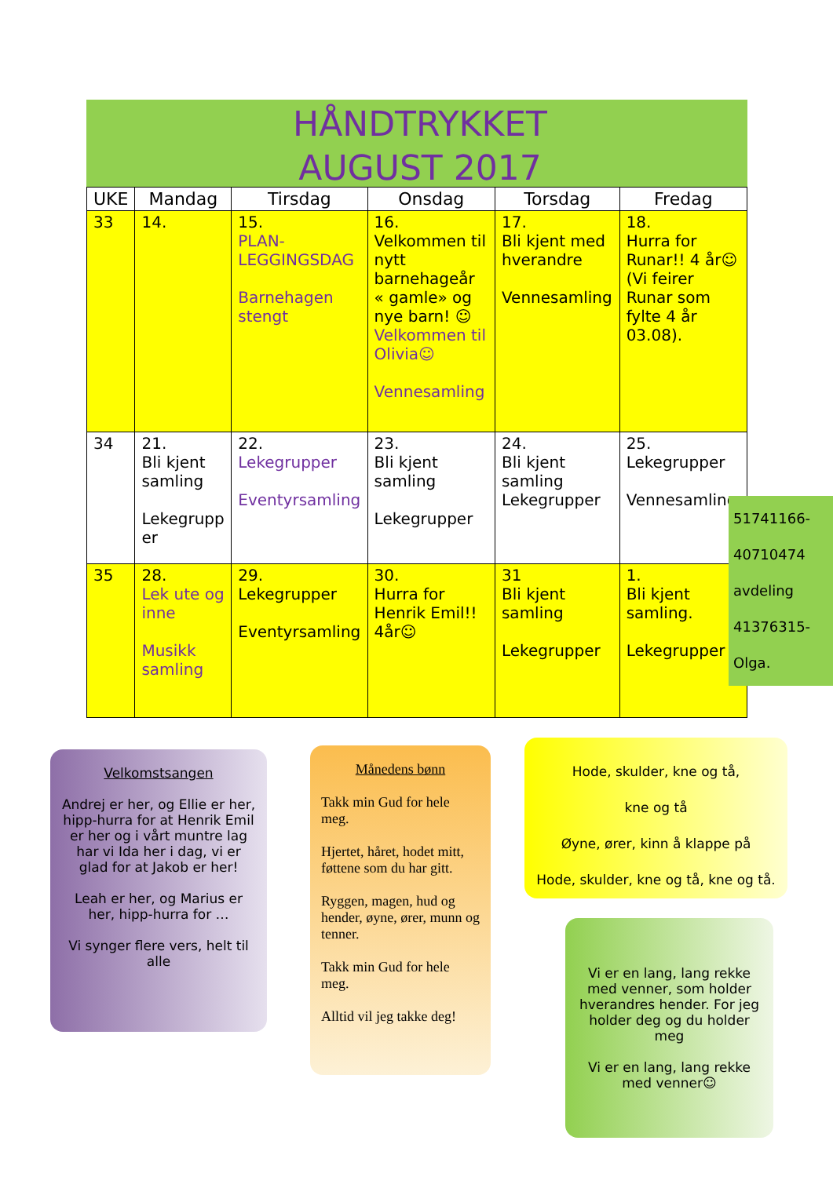HÅNDTRYKKET
AUGUST 2017
| UKE | Mandag | Tirsdag | Onsdag | Torsdag | Fredag |
| --- | --- | --- | --- | --- | --- |
| 33 | 14. | 15. PLAN- LEGGINGSDAG Barnehagen stengt | 16. Velkommen til nytt barnehageår « gamle» og nye barn! ☺ Velkommen til Olivia☺ Vennesamling | 17. Bli kjent med hverandre Vennesamling | 18. Hurra for Runar!! 4 år☺ (Vi feirer Runar som fylte 4 år 03.08). |
| 34 | 21. Bli kjent samling Lekegrupp er | 22. Lekegrupper Eventyrsamling | 23. Bli kjent samling Lekegrupper | 24. Bli kjent samling Lekegrupper | 25. Lekegrupper Vennesamling |
| 35 | 28. Lek ute og inne Musikk samling | 29. Lekegrupper Eventyrsamling | 30. Hurra for Henrik Emil!! 4år☺ | 31 Bli kjent samling Lekegrupper | 1. Bli kjent samling. Lekegrupper |
51741166-
40710474
avdeling
41376315-
Olga.
Velkomstsangen
Andrej er her, og Ellie er her, hipp-hurra for at Henrik Emil er her og i vårt muntre lag har vi Ida her i dag, vi er glad for at Jakob er her!
Leah er her, og Marius er her, hipp-hurra for …
Vi synger flere vers, helt til alle
Månedens bønn
Takk min Gud for hele meg.
Hjertet, håret, hodet mitt, føttene som du har gitt.
Ryggen, magen, hud og hender, øyne, ører, munn og tenner.
Takk min Gud for hele meg.
Alltid vil jeg takke deg!
Hode, skulder, kne og tå,
kne og tå
Øyne, ører, kinn å klappe på
Hode, skulder, kne og tå, kne og tå.
Vi er en lang, lang rekke med venner, som holder hverandres hender. For jeg holder deg og du holder meg
Vi er en lang, lang rekke med venner☺